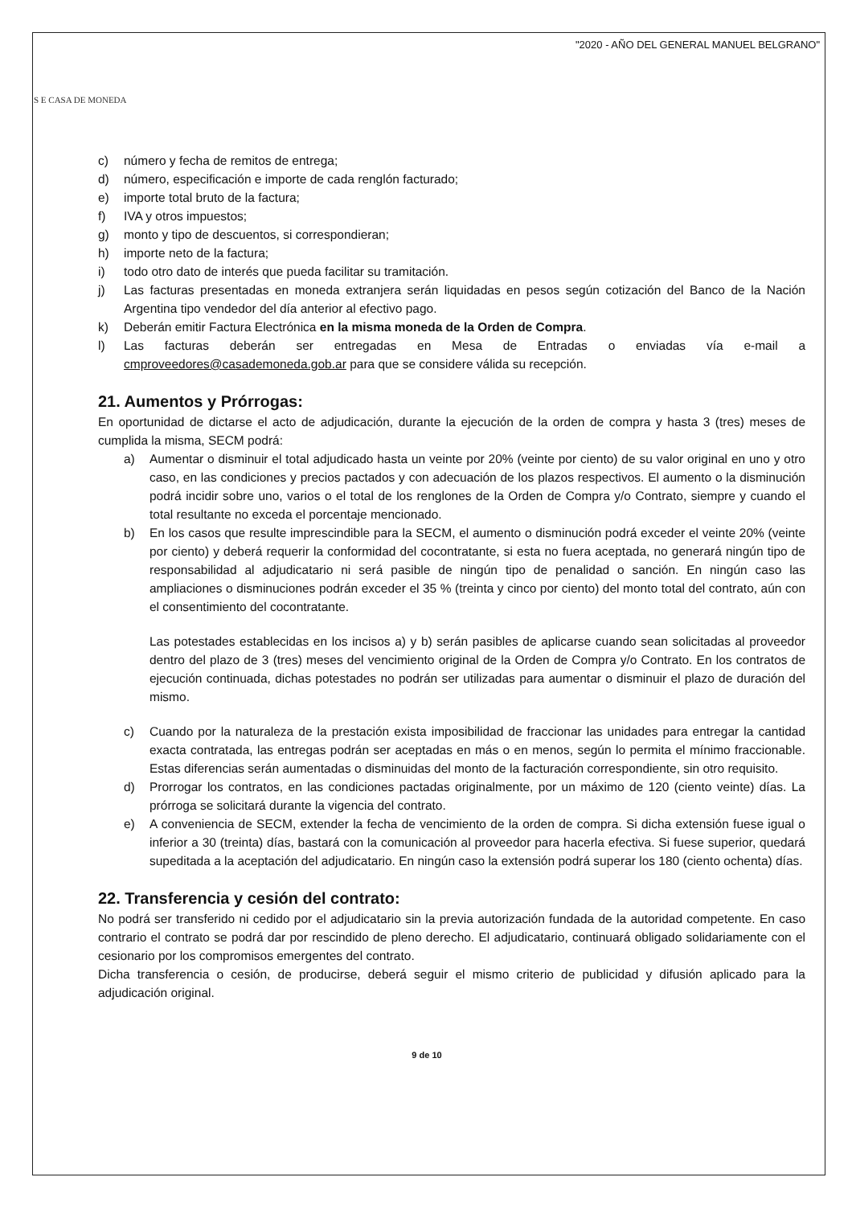S E CASA DE MONEDA
"2020 - AÑO DEL GENERAL MANUEL BELGRANO"
c) número y fecha de remitos de entrega;
d) número, especificación e importe de cada renglón facturado;
e) importe total bruto de la factura;
f) IVA y otros impuestos;
g) monto y tipo de descuentos, si correspondieran;
h) importe neto de la factura;
i) todo otro dato de interés que pueda facilitar su tramitación.
j) Las facturas presentadas en moneda extranjera serán liquidadas en pesos según cotización del Banco de la Nación Argentina tipo vendedor del día anterior al efectivo pago.
k) Deberán emitir Factura Electrónica en la misma moneda de la Orden de Compra.
l) Las facturas deberán ser entregadas en Mesa de Entradas o enviadas vía e-mail a cmproveedores@casademoneda.gob.ar para que se considere válida su recepción.
21. Aumentos y Prórrogas:
En oportunidad de dictarse el acto de adjudicación, durante la ejecución de la orden de compra y hasta 3 (tres) meses de cumplida la misma, SECM podrá:
a) Aumentar o disminuir el total adjudicado hasta un veinte por 20% (veinte por ciento) de su valor original en uno y otro caso, en las condiciones y precios pactados y con adecuación de los plazos respectivos. El aumento o la disminución podrá incidir sobre uno, varios o el total de los renglones de la Orden de Compra y/o Contrato, siempre y cuando el total resultante no exceda el porcentaje mencionado.
b) En los casos que resulte imprescindible para la SECM, el aumento o disminución podrá exceder el veinte 20% (veinte por ciento) y deberá requerir la conformidad del cocontratante, si esta no fuera aceptada, no generará ningún tipo de responsabilidad al adjudicatario ni será pasible de ningún tipo de penalidad o sanción. En ningún caso las ampliaciones o disminuciones podrán exceder el 35 % (treinta y cinco por ciento) del monto total del contrato, aún con el consentimiento del cocontratante.
Las potestades establecidas en los incisos a) y b) serán pasibles de aplicarse cuando sean solicitadas al proveedor dentro del plazo de 3 (tres) meses del vencimiento original de la Orden de Compra y/o Contrato. En los contratos de ejecución continuada, dichas potestades no podrán ser utilizadas para aumentar o disminuir el plazo de duración del mismo.
c) Cuando por la naturaleza de la prestación exista imposibilidad de fraccionar las unidades para entregar la cantidad exacta contratada, las entregas podrán ser aceptadas en más o en menos, según lo permita el mínimo fraccionable. Estas diferencias serán aumentadas o disminuidas del monto de la facturación correspondiente, sin otro requisito.
d) Prorrogar los contratos, en las condiciones pactadas originalmente, por un máximo de 120 (ciento veinte) días. La prórroga se solicitará durante la vigencia del contrato.
e) A conveniencia de SECM, extender la fecha de vencimiento de la orden de compra. Si dicha extensión fuese igual o inferior a 30 (treinta) días, bastará con la comunicación al proveedor para hacerla efectiva. Si fuese superior, quedará supeditada a la aceptación del adjudicatario. En ningún caso la extensión podrá superar los 180 (ciento ochenta) días.
22. Transferencia y cesión del contrato:
No podrá ser transferido ni cedido por el adjudicatario sin la previa autorización fundada de la autoridad competente. En caso contrario el contrato se podrá dar por rescindido de pleno derecho. El adjudicatario, continuará obligado solidariamente con el cesionario por los compromisos emergentes del contrato.
Dicha transferencia o cesión, de producirse, deberá seguir el mismo criterio de publicidad y difusión aplicado para la adjudicación original.
9 de 10